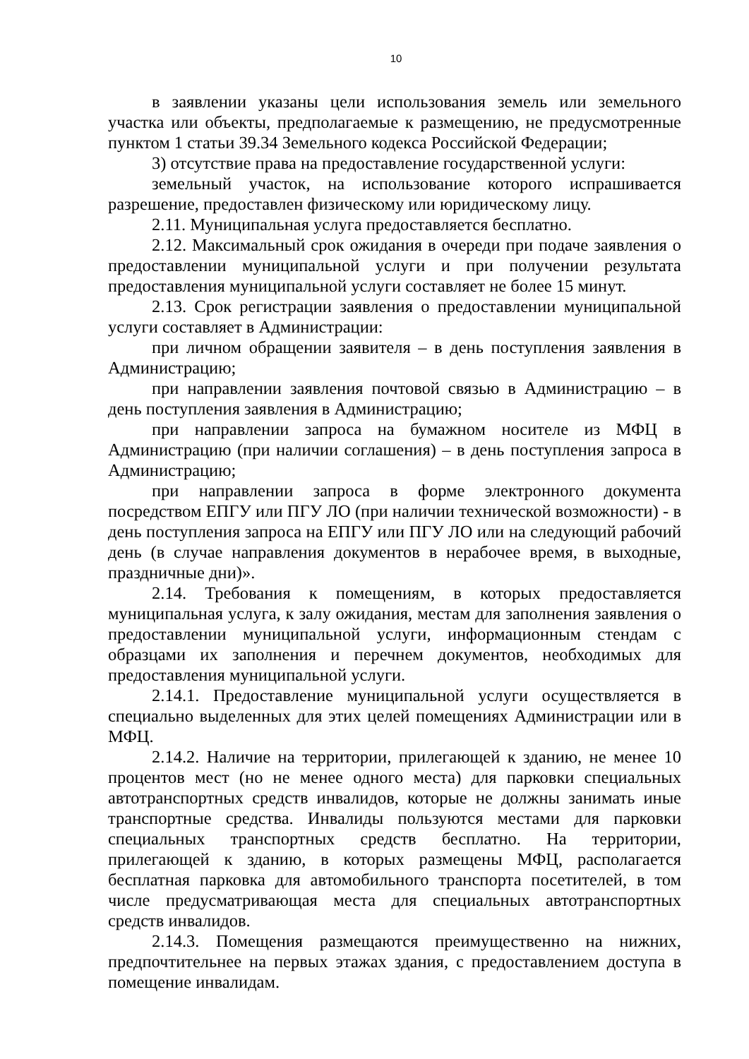10
в заявлении указаны цели использования земель или земельного участка или объекты, предполагаемые к размещению, не предусмотренные пунктом 1 статьи 39.34 Земельного кодекса Российской Федерации;
3) отсутствие права на предоставление государственной услуги:
земельный участок, на использование которого испрашивается разрешение, предоставлен физическому или юридическому лицу.
2.11. Муниципальная услуга предоставляется бесплатно.
2.12. Максимальный срок ожидания в очереди при подаче заявления о предоставлении муниципальной услуги и при получении результата предоставления муниципальной услуги составляет не более 15 минут.
2.13. Срок регистрации заявления о предоставлении муниципальной услуги составляет в Администрации:
при личном обращении заявителя – в день поступления заявления в Администрацию;
при направлении заявления почтовой связью в Администрацию – в день поступления заявления в Администрацию;
при направлении запроса на бумажном носителе из МФЦ в Администрацию (при наличии соглашения) – в день поступления запроса в Администрацию;
при направлении запроса в форме электронного документа посредством ЕПГУ или ПГУ ЛО (при наличии технической возможности) - в день поступления запроса на ЕПГУ или ПГУ ЛО или на следующий рабочий день (в случае направления документов в нерабочее время, в выходные, праздничные дни)».
2.14. Требования к помещениям, в которых предоставляется муниципальная услуга, к залу ожидания, местам для заполнения заявления о предоставлении муниципальной услуги, информационным стендам с образцами их заполнения и перечнем документов, необходимых для предоставления муниципальной услуги.
2.14.1. Предоставление муниципальной услуги осуществляется в специально выделенных для этих целей помещениях Администрации или в МФЦ.
2.14.2. Наличие на территории, прилегающей к зданию, не менее 10 процентов мест (но не менее одного места) для парковки специальных автотранспортных средств инвалидов, которые не должны занимать иные транспортные средства. Инвалиды пользуются местами для парковки специальных транспортных средств бесплатно. На территории, прилегающей к зданию, в которых размещены МФЦ, располагается бесплатная парковка для автомобильного транспорта посетителей, в том числе предусматривающая места для специальных автотранспортных средств инвалидов.
2.14.3. Помещения размещаются преимущественно на нижних, предпочтительнее на первых этажах здания, с предоставлением доступа в помещение инвалидам.